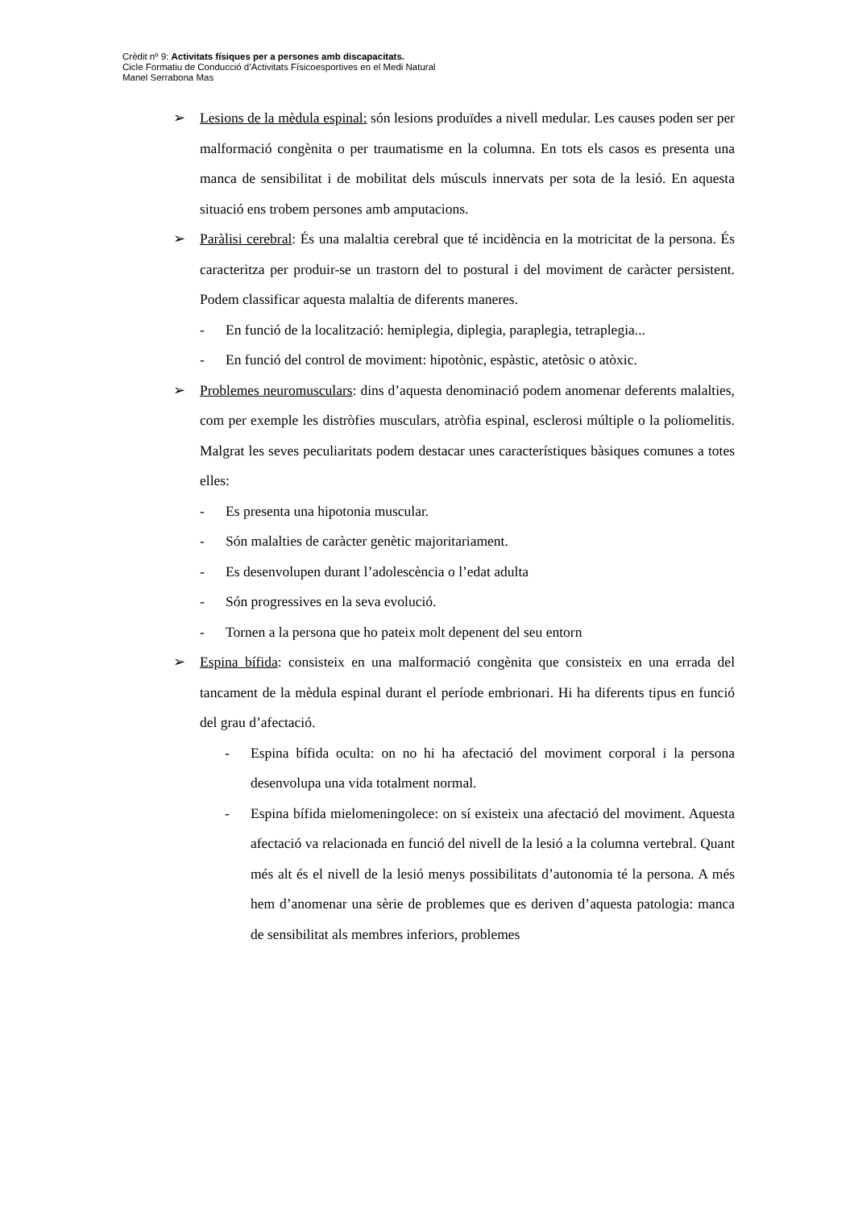Crèdit nº 9: Activitats físiques per a persones amb discapacitats.
Cicle Formatiu de Conducció d’Activitats Físicoesportives en el Medi Natural
Manel Serrabona Mas
➢ Lesions de la mèdula espinal: són lesions produïdes a nivell medular. Les causes poden ser per malformació congènita o per traumatisme en la columna. En tots els casos es presenta una manca de sensibilitat i de mobilitat dels músculs innervats per sota de la lesió. En aquesta situació ens trobem persones amb amputacions.
➢ Paràlisi cerebral: És una malaltia cerebral que té incidència en la motricitat de la persona. És caracteritza per produir-se un trastorn del to postural i del moviment de caràcter persistent. Podem classificar aquesta malaltia de diferents maneres.
- En funció de la localització: hemiplegia, diplegia, paraplegia, tetraplegia...
- En funció del control de moviment: hipotònic, espàstic, atetòsic o atòxic.
➢ Problemes neuromusculars: dins d’aquesta denominació podem anomenar deferents malalties, com per exemple les distròfies musculars, atròfia espinal, esclerosi múltiple o la poliomelitis. Malgrat les seves peculiaritats podem destacar unes característiques bàsiques comunes a totes elles:
- Es presenta una hipotonia muscular.
- Són malalties de caràcter genètic majoritariament.
- Es desenvolupen durant l’adolescència o l’edat adulta
- Són progressives en la seva evolució.
- Tornen a la persona que ho pateix molt depenent del seu entorn
➢ Espina bífida: consisteix en una malformació congènita que consisteix en una errada del tancament de la mèdula espinal durant el període embrionari. Hi ha diferents tipus en funció del grau d’afectació.
- Espina bífida oculta: on no hi ha afectació del moviment corporal i la persona desenvolupa una vida totalment normal.
- Espina bífida mielomeningolece: on sí existeix una afectació del moviment. Aquesta afectació va relacionada en funció del nivell de la lesió a la columna vertebral. Quant més alt és el nivell de la lesió menys possibilitats d’autonomia té la persona. A més hem d’anomenar una sèrie de problemes que es deriven d’aquesta patologia: manca de sensibilitat als membres inferiors, problemes